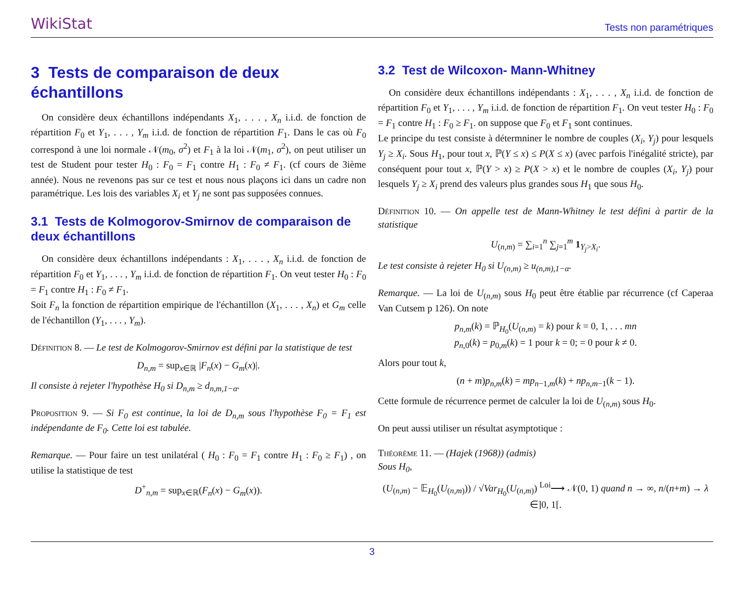WikiStat Tests non paramétriques
3 Tests de comparaison de deux échantillons
On considère deux échantillons indépendants X<sub>1</sub>, . . . , X<sub>n</sub> i.i.d. de fonction de répartition F<sub>0</sub> et Y<sub>1</sub>, . . . , Y<sub>m</sub> i.i.d. de fonction de répartition F<sub>1</sub>. Dans le cas où F<sub>0</sub> correspond à une loi normale 𝒩(m<sub>0</sub>, σ<sup>2</sup>) et F<sub>1</sub> à la loi 𝒩(m<sub>1</sub>, σ<sup>2</sup>), on peut utiliser un test de Student pour tester H<sub>0</sub> : F<sub>0</sub> = F<sub>1</sub> contre H<sub>1</sub> : F<sub>0</sub> ≠ F<sub>1</sub>. (cf cours de 3ième année). Nous ne revenons pas sur ce test et nous nous plaçons ici dans un cadre non paramétrique. Les lois des variables X<sub>i</sub> et Y<sub>j</sub> ne sont pas supposées connues.
3.1 Tests de Kolmogorov-Smirnov de comparaison de deux échantillons
On considère deux échantillons indépendants : X<sub>1</sub>, . . . , X<sub>n</sub> i.i.d. de fonction de répartition F<sub>0</sub> et Y<sub>1</sub>, . . . , Y<sub>m</sub> i.i.d. de fonction de répartition F<sub>1</sub>. On veut tester H<sub>0</sub> : F<sub>0</sub> = F<sub>1</sub> contre H<sub>1</sub> : F<sub>0</sub> ≠ F<sub>1</sub>.
Soit F<sub>n</sub> la fonction de répartition empirique de l'échantillon (X<sub>1</sub>, . . . , X<sub>n</sub>) et G<sub>m</sub> celle de l'échantillon (Y<sub>1</sub>, . . . , Y<sub>m</sub>).
Définition 8. — Le test de Kolmogorov-Smirnov est défini par la statistique de test
D<sub>n,m</sub> = sup<sub>x∈ℝ</sub> |F<sub>n</sub>(x) − G<sub>m</sub>(x)|.
Il consiste à rejeter l'hypothèse H<sub>0</sub> si D<sub>n,m</sub> ≥ d<sub>n,m,1−α</sub>.
Proposition 9. — Si F<sub>0</sub> est continue, la loi de D<sub>n,m</sub> sous l'hypothèse F<sub>0</sub> = F<sub>1</sub> est indépendante de F<sub>0</sub>. Cette loi est tabulée.
Remarque. — Pour faire un test unilatéral ( H<sub>0</sub> : F<sub>0</sub> = F<sub>1</sub> contre H<sub>1</sub> : F<sub>0</sub> ≥ F<sub>1</sub>) , on utilise la statistique de test
D<sup>+</sup><sub>n,m</sub> = sup<sub>x∈ℝ</sub>(F<sub>n</sub>(x) − G<sub>m</sub>(x)).
3.2 Test de Wilcoxon- Mann-Whitney
On considère deux échantillons indépendants : X<sub>1</sub>, . . . , X<sub>n</sub> i.i.d. de fonction de répartition F<sub>0</sub> et Y<sub>1</sub>, . . . , Y<sub>m</sub> i.i.d. de fonction de répartition F<sub>1</sub>. On veut tester H<sub>0</sub> : F<sub>0</sub> = F<sub>1</sub> contre H<sub>1</sub> : F<sub>0</sub> ≥ F<sub>1</sub>. on suppose que F<sub>0</sub> et F<sub>1</sub> sont continues.
Le principe du test consiste à détermniner le nombre de couples (X<sub>i</sub>, Y<sub>j</sub>) pour lesquels Y<sub>j</sub> ≥ X<sub>i</sub>. Sous H<sub>1</sub>, pour tout x, ℙ(Y ≤ x) ≤ P(X ≤ x) (avec parfois l'inégalité stricte), par conséquent pour tout x, ℙ(Y > x) ≥ P(X > x) et le nombre de couples (X<sub>i</sub>, Y<sub>j</sub>) pour lesquels Y<sub>j</sub> ≥ X<sub>i</sub> prend des valeurs plus grandes sous H<sub>1</sub> que sous H<sub>0</sub>.
Définition 10. — On appelle test de Mann-Whitney le test défini à partir de la statistique
U<sub>(n,m)</sub> = ∑<sub>i=1</sub><sup>n</sup> ∑<sub>j=1</sub><sup>m</sup> 1<sub>Y<sub>j</sub>>X<sub>i</sub></sub>.
Le test consiste à rejeter H<sub>0</sub> si U<sub>(n,m)</sub> ≥ u<sub>(n,m),1−α</sub>.
Remarque. — La loi de U<sub>(n,m)</sub> sous H<sub>0</sub> peut être établie par récurrence (cf Caperaa Van Cutsem p 126). On note
p<sub>n,m</sub>(k) = ℙ<sub>H<sub>0</sub></sub>(U<sub>(n,m)</sub> = k) pour k = 0, 1, . . . mn
p<sub>n,0</sub>(k) = p<sub>0,m</sub>(k) = 1 pour k = 0; = 0 pour k ≠ 0.
Alors pour tout k,
(n + m)p<sub>n,m</sub>(k) = mp<sub>n−1,m</sub>(k) + np<sub>n,m−1</sub>(k − 1).
Cette formule de récurrence permet de calculer la loi de U<sub>(n,m)</sub> sous H<sub>0</sub>.
On peut aussi utiliser un résultat asymptotique :
Théorème 11. — (Hajek (1968)) (admis)
Sous H<sub>0</sub>,
(U<sub>(n,m)</sub> − 𝔼<sub>H<sub>0</sub></sub>(U<sub>(n,m)</sub>)) / √Var<sub>H<sub>0</sub></sub>(U<sub>(n,m)</sub>) <sup>Loi</sup>⟶ 𝒩(0, 1) quand n → ∞, n/(n+m) → λ ∈]0, 1[.
3